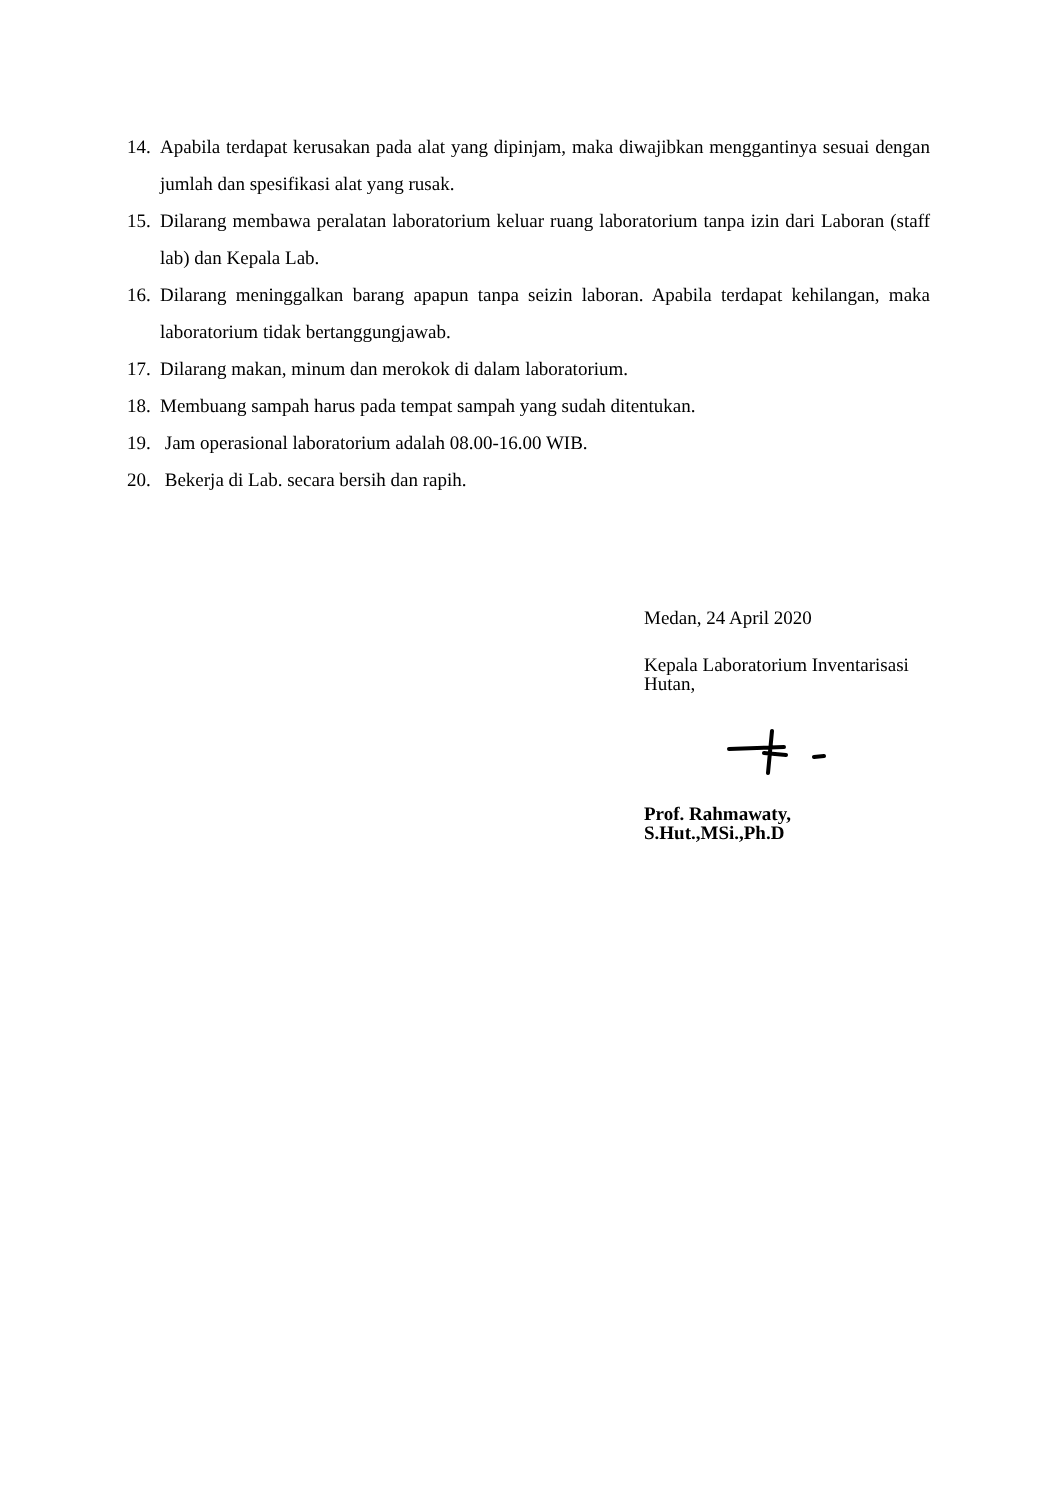14. Apabila terdapat kerusakan pada alat yang dipinjam, maka diwajibkan menggantinya sesuai dengan jumlah dan spesifikasi alat yang rusak.
15. Dilarang membawa peralatan laboratorium keluar ruang laboratorium tanpa izin dari Laboran (staff lab) dan Kepala Lab.
16. Dilarang meninggalkan barang apapun tanpa seizin laboran. Apabila terdapat kehilangan, maka laboratorium tidak bertanggungjawab.
17. Dilarang makan, minum dan merokok di dalam laboratorium.
18. Membuang sampah harus pada tempat sampah yang sudah ditentukan.
19. Jam operasional laboratorium adalah 08.00-16.00 WIB.
20. Bekerja di Lab. secara bersih dan rapih.
Medan, 24 April 2020
Kepala Laboratorium Inventarisasi Hutan,
Prof. Rahmawaty, S.Hut.,MSi.,Ph.D